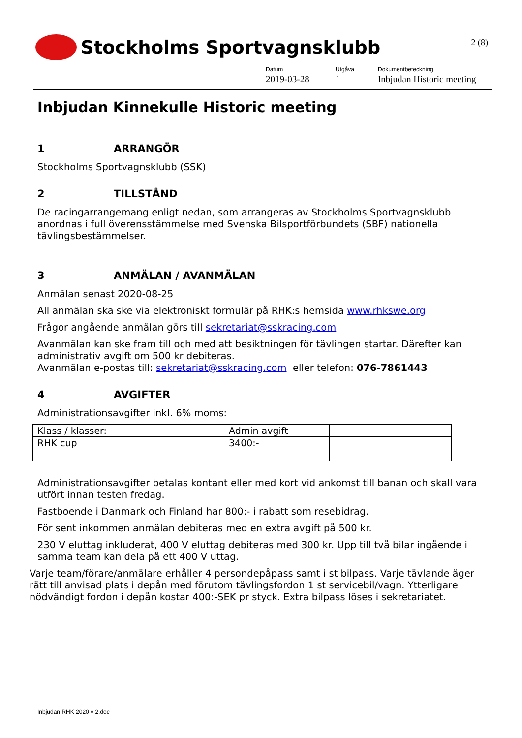Stockholms Sportvagnsklubb
2 (8)
Datum
2019-03-28
Utgåva
1
Dokumentbeteckning
Inbjudan Historic meeting
Inbjudan Kinnekulle Historic meeting
1 ARRANGÖR
Stockholms Sportvagnsklubb (SSK)
2 TILLSTÅND
De racingarrangemang enligt nedan, som arrangeras av Stockholms Sportvagnsklubb anordnas i full överensstämmelse med Svenska Bilsportförbundets (SBF) nationella tävlingsbestämmelser.
3 ANMÄLAN / AVANMÄLAN
Anmälan senast 2020-08-25
All anmälan ska ske via elektroniskt formulär på RHK:s hemsida www.rhkswe.org
Frågor angående anmälan görs till sekretariat@sskracing.com
Avanmälan kan ske fram till och med att besiktningen för tävlingen startar. Därefter kan administrativ avgift om 500 kr debiteras.
Avanmälan e-postas till: sekretariat@sskracing.com eller telefon: 076-7861443
4 AVGIFTER
Administrationsavgifter inkl. 6% moms:
| Klass / klasser: | Admin avgift | |
| RHK cup | 3400:- | |
Administrationsavgifter betalas kontant eller med kort vid ankomst till banan och skall vara utfört innan testen fredag.
Fastboende i Danmark och Finland har 800:- i rabatt som resebidrag.
För sent inkommen anmälan debiteras med en extra avgift på 500 kr.
230 V eluttag inkluderat, 400 V eluttag debiteras med 300 kr. Upp till två bilar ingående i samma team kan dela på ett 400 V uttag.
Varje team/förare/anmälare erhåller 4 persondepåpass samt i st bilpass. Varje tävlande äger rätt till anvisad plats i depån med förutom tävlingsfordon 1 st servicebil/vagn. Ytterligare nödvändigt fordon i depån kostar 400:-SEK pr styck. Extra bilpass löses i sekretariatet.
Inbjudan RHK 2020 v 2.doc